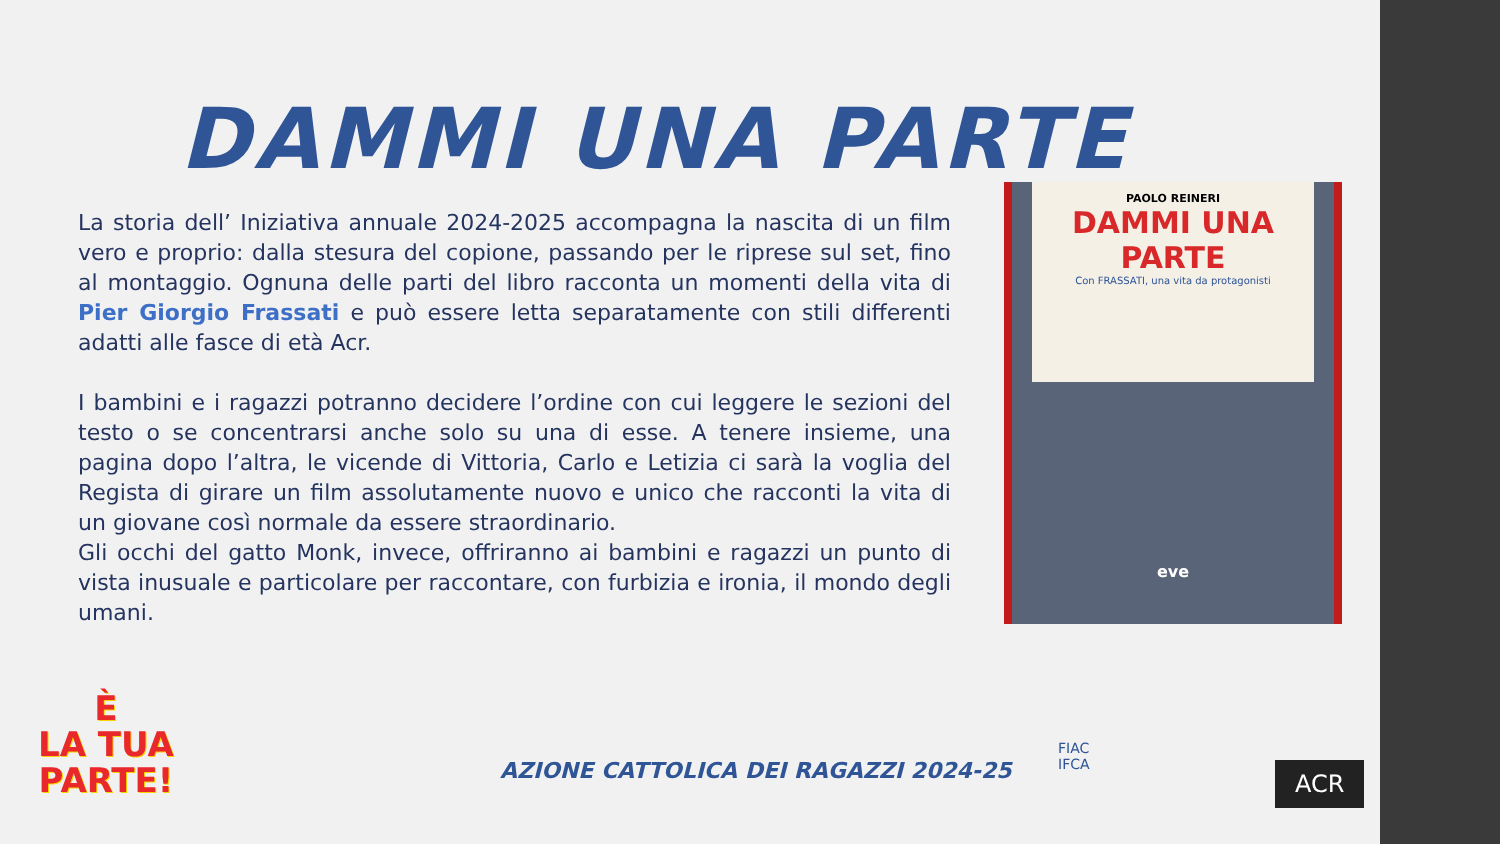DAMMI UNA PARTE
La storia dell’ Iniziativa annuale 2024-2025 accompagna la nascita di un film vero e proprio: dalla stesura del copione, passando per le riprese sul set, fino al montaggio. Ognuna delle parti del libro racconta un momenti della vita di Pier Giorgio Frassati e può essere letta separatamente con stili differenti adatti alle fasce di età Acr.
I bambini e i ragazzi potranno decidere l’ordine con cui leggere le sezioni del testo o se concentrarsi anche solo su una di esse. A tenere insieme, una pagina dopo l’altra, le vicende di Vittoria, Carlo e Letizia ci sarà la voglia del Regista di girare un film assolutamente nuovo e unico che racconti la vita di un giovane così normale da essere straordinario.
Gli occhi del gatto Monk, invece, offriranno ai bambini e ragazzi un punto di vista inusuale e particolare per raccontare, con furbizia e ironia, il mondo degli umani.
PAOLO REINERI
DAMMI UNA PARTE
Con FRASSATI, una vita da protagonisti
eve
È
LA TUA
PARTE!
AZIONE CATTOLICA DEI RAGAZZI 2024-25
FIAC
IFCA
ACR